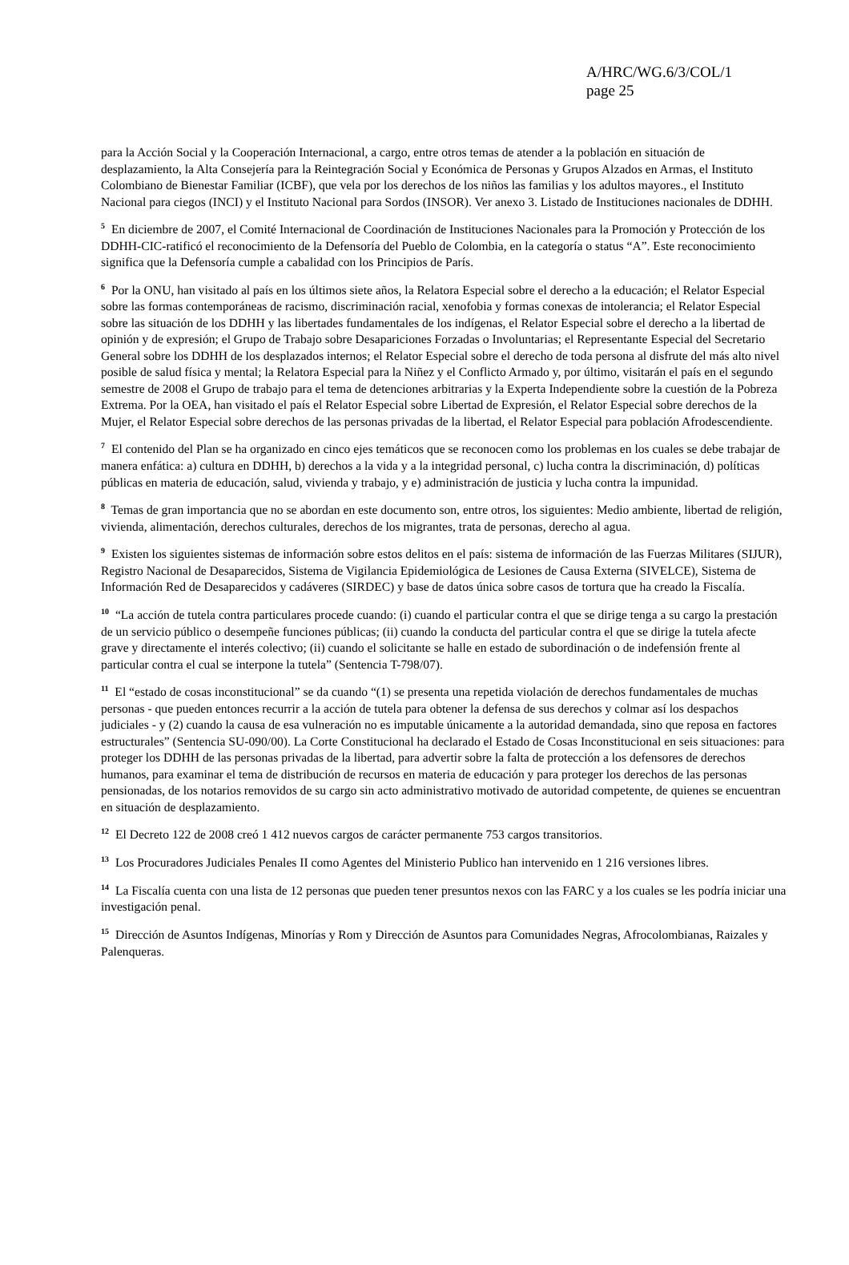A/HRC/WG.6/3/COL/1
page 25
para la Acción Social y la Cooperación Internacional, a cargo, entre otros temas de atender a la población en situación de desplazamiento, la Alta Consejería para la Reintegración Social y Económica de Personas y Grupos Alzados en Armas, el Instituto Colombiano de Bienestar Familiar (ICBF), que vela por los derechos de los niños las familias y los adultos mayores., el Instituto Nacional para ciegos (INCI) y el Instituto Nacional para Sordos (INSOR). Ver anexo 3. Listado de Instituciones nacionales de DDHH.
<sup>5</sup> En diciembre de 2007, el Comité Internacional de Coordinación de Instituciones Nacionales para la Promoción y Protección de los DDHH-CIC-ratificó el reconocimiento de la Defensoría del Pueblo de Colombia, en la categoría o status “A”. Este reconocimiento significa que la Defensoría cumple a cabalidad con los Principios de París.
<sup>6</sup> Por la ONU, han visitado al país en los últimos siete años, la Relatora Especial sobre el derecho a la educación; el Relator Especial sobre las formas contemporáneas de racismo, discriminación racial, xenofobia y formas conexas de intolerancia; el Relator Especial sobre las situación de los DDHH y las libertades fundamentales de los indígenas, el Relator Especial sobre el derecho a la libertad de opinión y de expresión; el Grupo de Trabajo sobre Desapariciones Forzadas o Involuntarias; el Representante Especial del Secretario General sobre los DDHH de los desplazados internos; el Relator Especial sobre el derecho de toda persona al disfrute del más alto nivel posible de salud física y mental; la Relatora Especial para la Niñez y el Conflicto Armado y, por último, visitarán el país en el segundo semestre de 2008 el Grupo de trabajo para el tema de detenciones arbitrarias y la Experta Independiente sobre la cuestión de la Pobreza Extrema. Por la OEA, han visitado el país el Relator Especial sobre Libertad de Expresión, el Relator Especial sobre derechos de la Mujer, el Relator Especial sobre derechos de las personas privadas de la libertad, el Relator Especial para población Afrodescendiente.
<sup>7</sup> El contenido del Plan se ha organizado en cinco ejes temáticos que se reconocen como los problemas en los cuales se debe trabajar de manera enfática: a) cultura en DDHH, b) derechos a la vida y a la integridad personal, c) lucha contra la discriminación, d) políticas públicas en materia de educación, salud, vivienda y trabajo, y e) administración de justicia y lucha contra la impunidad.
<sup>8</sup> Temas de gran importancia que no se abordan en este documento son, entre otros, los siguientes: Medio ambiente, libertad de religión, vivienda, alimentación, derechos culturales, derechos de los migrantes, trata de personas, derecho al agua.
<sup>9</sup> Existen los siguientes sistemas de información sobre estos delitos en el país: sistema de información de las Fuerzas Militares (SIJUR), Registro Nacional de Desaparecidos, Sistema de Vigilancia Epidemiológica de Lesiones de Causa Externa (SIVELCE), Sistema de Información Red de Desaparecidos y cadáveres (SIRDEC) y base de datos única sobre casos de tortura que ha creado la Fiscalía.
<sup>10</sup> “La acción de tutela contra particulares procede cuando: (i) cuando el particular contra el que se dirige tenga a su cargo la prestación de un servicio público o desempeñe funciones públicas; (ii) cuando la conducta del particular contra el que se dirige la tutela afecte grave y directamente el interés colectivo; (ii) cuando el solicitante se halle en estado de subordinación o de indefensión frente al particular contra el cual se interpone la tutela” (Sentencia T-798/07).
<sup>11</sup> El “estado de cosas inconstitucional” se da cuando “(1) se presenta una repetida violación de derechos fundamentales de muchas personas - que pueden entonces recurrir a la acción de tutela para obtener la defensa de sus derechos y colmar así los despachos judiciales - y (2) cuando la causa de esa vulneración no es imputable únicamente a la autoridad demandada, sino que reposa en factores estructurales” (Sentencia SU-090/00). La Corte Constitucional ha declarado el Estado de Cosas Inconstitucional en seis situaciones: para proteger los DDHH de las personas privadas de la libertad, para advertir sobre la falta de protección a los defensores de derechos humanos, para examinar el tema de distribución de recursos en materia de educación y para proteger los derechos de las personas pensionadas, de los notarios removidos de su cargo sin acto administrativo motivado de autoridad competente, de quienes se encuentran en situación de desplazamiento.
<sup>12</sup> El Decreto 122 de 2008 creó 1 412 nuevos cargos de carácter permanente 753 cargos transitorios.
<sup>13</sup> Los Procuradores Judiciales Penales II como Agentes del Ministerio Publico han intervenido en 1 216 versiones libres.
<sup>14</sup> La Fiscalía cuenta con una lista de 12 personas que pueden tener presuntos nexos con las FARC y a los cuales se les podría iniciar una investigación penal.
<sup>15</sup> Dirección de Asuntos Indígenas, Minorías y Rom y Dirección de Asuntos para Comunidades Negras, Afrocolombianas, Raizales y Palenqueras.